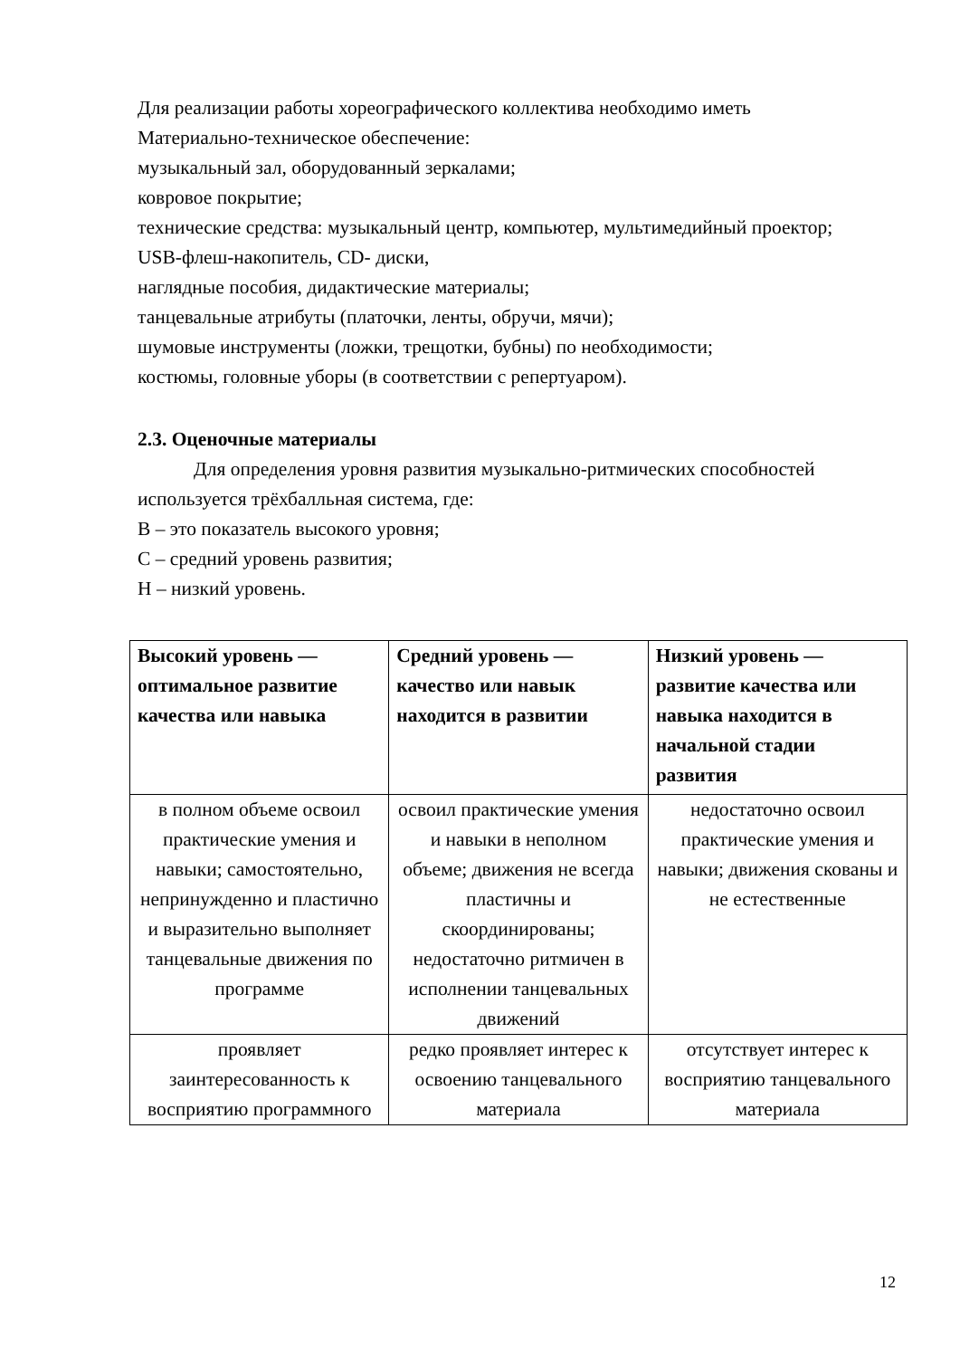Для реализации работы хореографического коллектива необходимо иметь
Материально-техническое обеспечение:
музыкальный зал, оборудованный зеркалами;
ковровое покрытие;
технические средства: музыкальный центр, компьютер, мультимедийный проектор;
USB-флеш-накопитель, CD- диски,
наглядные пособия, дидактические материалы;
танцевальные атрибуты (платочки, ленты, обручи, мячи);
шумовые инструменты (ложки, трещотки, бубны) по необходимости;
костюмы, головные уборы (в соответствии с репертуаром).
2.3. Оценочные материалы
Для определения уровня развития музыкально-ритмических способностей используется трёхбалльная система, где:
В – это показатель высокого уровня;
С – средний уровень развития;
Н – низкий уровень.
| Высокий уровень — оптимальное развитие качества или навыка | Средний уровень — качество или навык находится в развитии | Низкий уровень — развитие качества или навыка находится в начальной стадии развития |
| --- | --- | --- |
| в полном объеме освоил практические умения и навыки; самостоятельно, непринужденно и пластично и выразительно выполняет танцевальные движения по программе | освоил практические умения и навыки в неполном объеме; движения не всегда пластичны и скоординированы; недостаточно ритмичен в исполнении танцевальных движений | недостаточно освоил практические умения и навыки; движения скованы и не естественные |
| проявляет заинтересованность к восприятию программного | редко проявляет интерес к освоению танцевального материала | отсутствует интерес к восприятию танцевального материала |
12